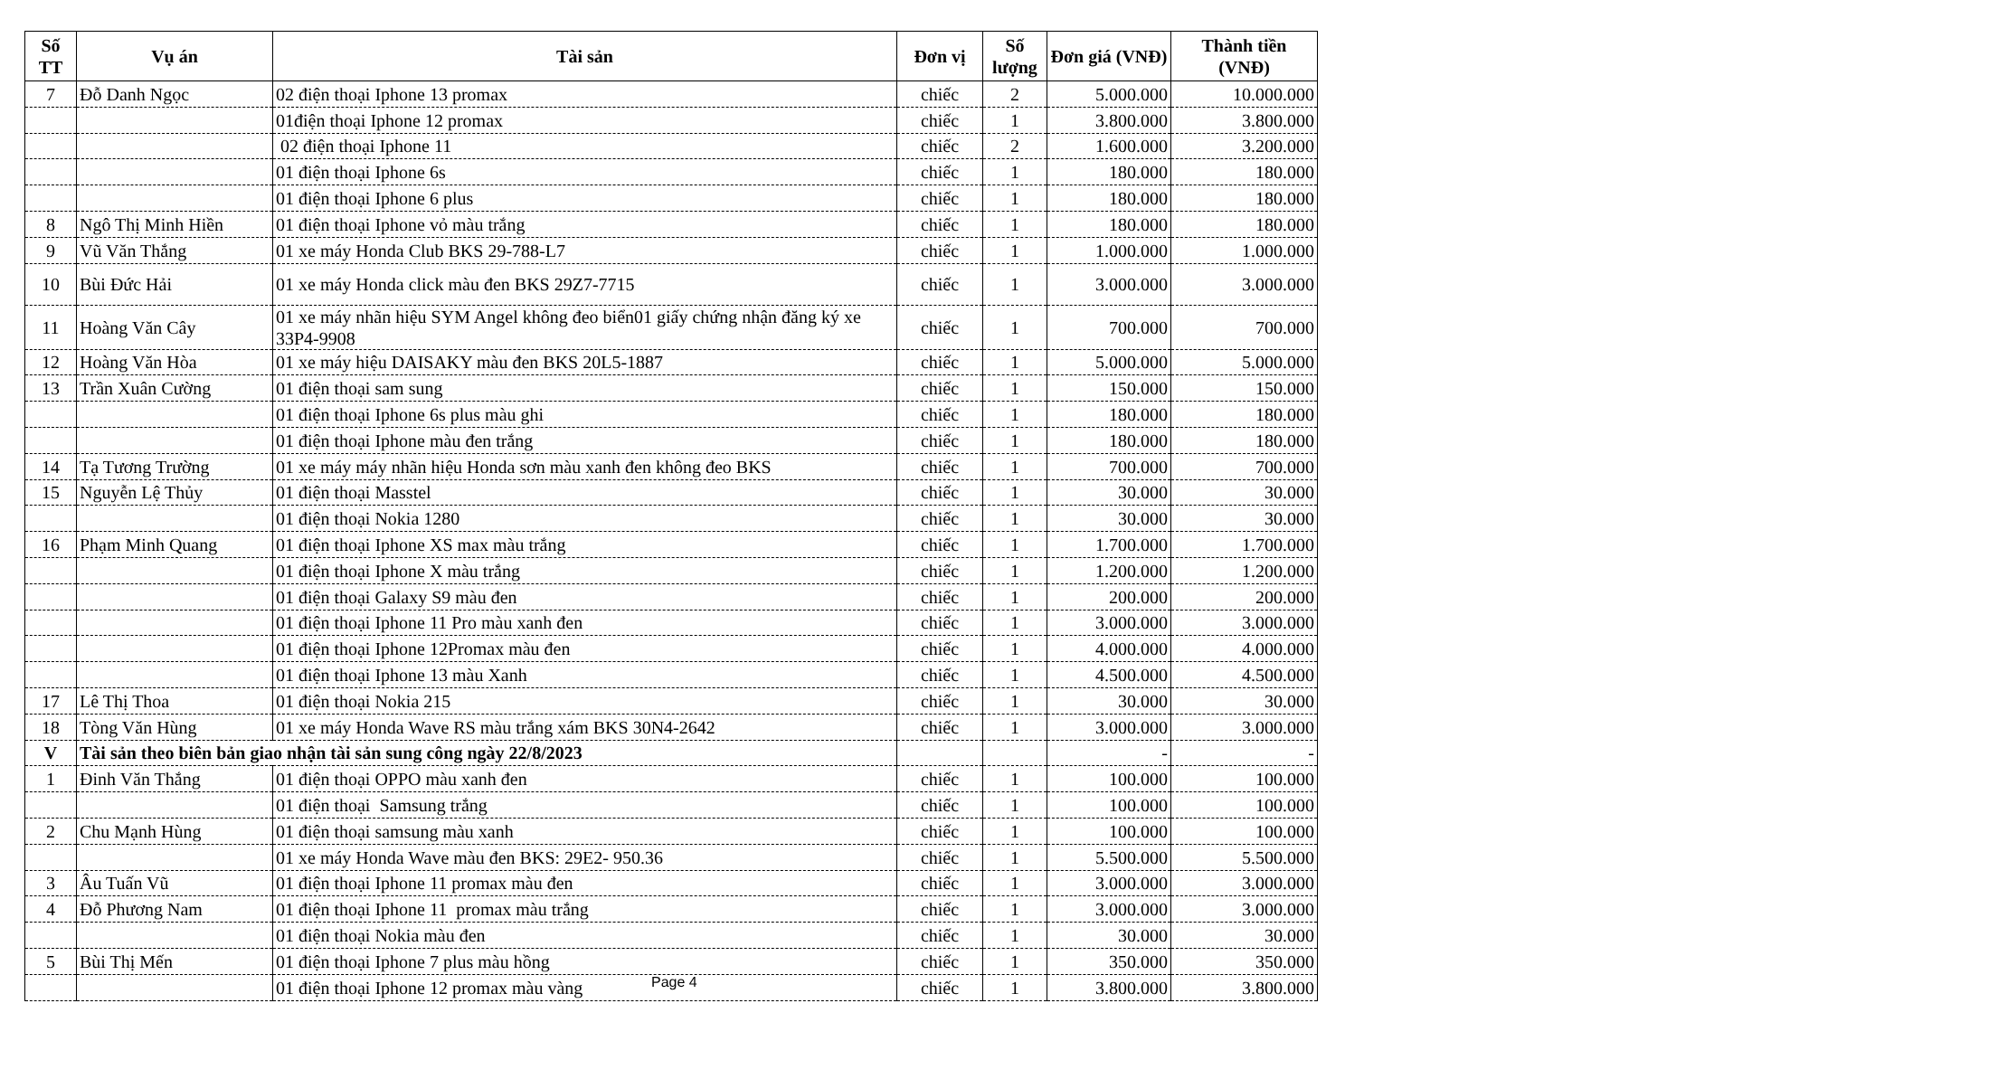| Số TT | Vụ án | Tài sản | Đơn vị | Số lượng | Đơn giá (VNĐ) | Thành tiền (VNĐ) |
| --- | --- | --- | --- | --- | --- | --- |
| 7 | Đỗ Danh Ngọc | 02 điện thoại Iphone 13 promax | chiếc | 2 | 5.000.000 | 10.000.000 |
| | | 01điện thoại Iphone 12 promax | chiếc | 1 | 3.800.000 | 3.800.000 |
| | | 02 điện thoại Iphone 11 | chiếc | 2 | 1.600.000 | 3.200.000 |
| | | 01 điện thoại Iphone 6s | chiếc | 1 | 180.000 | 180.000 |
| | | 01 điện thoại Iphone 6 plus | chiếc | 1 | 180.000 | 180.000 |
| 8 | Ngô Thị Minh Hiền | 01 điện thoại Iphone vỏ màu trắng | chiếc | 1 | 180.000 | 180.000 |
| 9 | Vũ Văn Thắng | 01 xe máy Honda Club BKS 29-788-L7 | chiếc | 1 | 1.000.000 | 1.000.000 |
| 10 | Bùi Đức Hải | 01 xe máy Honda click màu đen BKS 29Z7-7715 | chiếc | 1 | 3.000.000 | 3.000.000 |
| 11 | Hoàng Văn Cây | 01 xe máy nhãn hiệu SYM Angel không đeo biển01 giấy chứng nhận đăng ký xe 33P4-9908 | chiếc | 1 | 700.000 | 700.000 |
| 12 | Hoàng Văn Hòa | 01 xe máy hiệu DAISAKY màu đen BKS 20L5-1887 | chiếc | 1 | 5.000.000 | 5.000.000 |
| 13 | Trần Xuân Cường | 01 điện thoại sam sung | chiếc | 1 | 150.000 | 150.000 |
| | | 01 điện thoại Iphone 6s plus màu ghi | chiếc | 1 | 180.000 | 180.000 |
| | | 01 điện thoại Iphone màu đen trắng | chiếc | 1 | 180.000 | 180.000 |
| 14 | Tạ Tương Trường | 01 xe máy máy nhãn hiệu Honda sơn màu xanh đen không đeo BKS | chiếc | 1 | 700.000 | 700.000 |
| 15 | Nguyễn Lệ Thủy | 01 điện thoại Masstel | chiếc | 1 | 30.000 | 30.000 |
| | | 01 điện thoại Nokia 1280 | chiếc | 1 | 30.000 | 30.000 |
| 16 | Phạm Minh Quang | 01 điện thoại Iphone XS max màu trắng | chiếc | 1 | 1.700.000 | 1.700.000 |
| | | 01 điện thoại Iphone X màu trắng | chiếc | 1 | 1.200.000 | 1.200.000 |
| | | 01 điện thoại Galaxy S9 màu đen | chiếc | 1 | 200.000 | 200.000 |
| | | 01 điện thoại Iphone 11 Pro màu xanh đen | chiếc | 1 | 3.000.000 | 3.000.000 |
| | | 01 điện thoại Iphone 12Promax màu đen | chiếc | 1 | 4.000.000 | 4.000.000 |
| | | 01 điện thoại Iphone 13 màu Xanh | chiếc | 1 | 4.500.000 | 4.500.000 |
| 17 | Lê Thị Thoa | 01 điện thoại Nokia 215 | chiếc | 1 | 30.000 | 30.000 |
| 18 | Tòng Văn Hùng | 01 xe máy Honda Wave RS màu trắng xám BKS 30N4-2642 | chiếc | 1 | 3.000.000 | 3.000.000 |
| V | Tài sản theo biên bản giao nhận tài sản sung công ngày 22/8/2023 | | | | - | - |
| 1 | Đinh Văn Thắng | 01 điện thoại OPPO màu xanh đen | chiếc | 1 | 100.000 | 100.000 |
| | | 01 điện thoại Samsung trắng | chiếc | 1 | 100.000 | 100.000 |
| 2 | Chu Mạnh Hùng | 01 điện thoại samsung màu xanh | chiếc | 1 | 100.000 | 100.000 |
| | | 01 xe máy Honda Wave màu đen BKS: 29E2- 950.36 | chiếc | 1 | 5.500.000 | 5.500.000 |
| 3 | Âu Tuấn Vũ | 01 điện thoại Iphone 11 promax màu đen | chiếc | 1 | 3.000.000 | 3.000.000 |
| 4 | Đỗ Phương Nam | 01 điện thoại Iphone 11 promax màu trắng | chiếc | 1 | 3.000.000 | 3.000.000 |
| | | 01 điện thoại Nokia màu đen | chiếc | 1 | 30.000 | 30.000 |
| 5 | Bùi Thị Mến | 01 điện thoại Iphone 7 plus màu hồng | chiếc | 1 | 350.000 | 350.000 |
| | | 01 điện thoại Iphone 12 promax màu vàng | chiếc | 1 | 3.800.000 | 3.800.000 |
Page 4